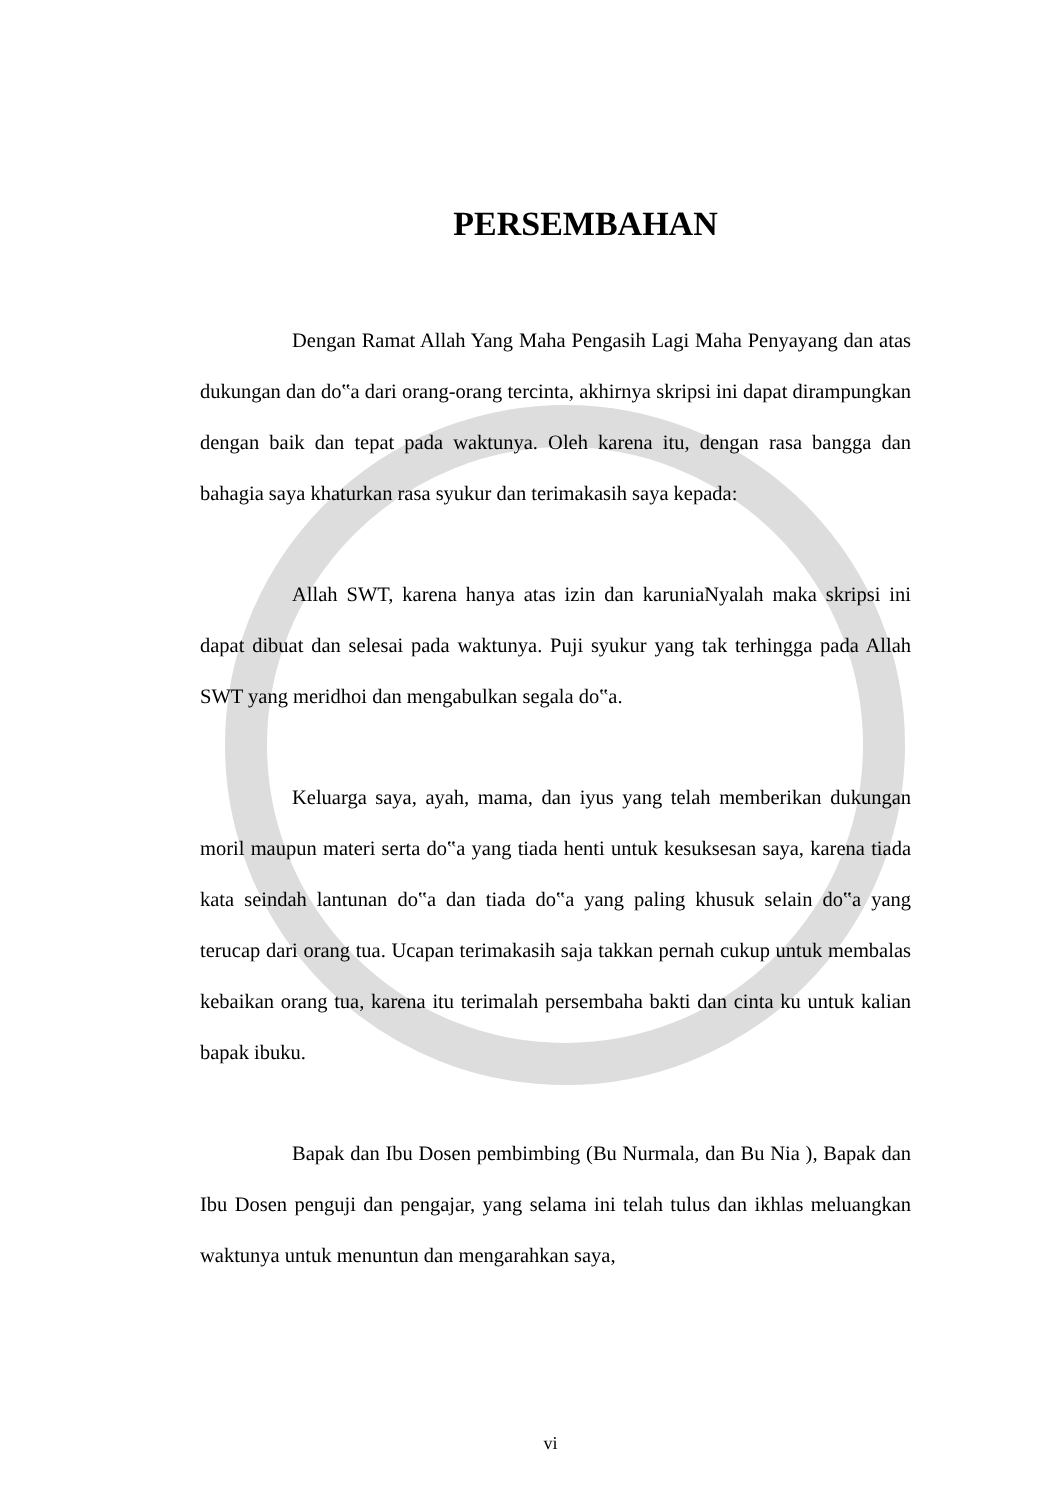PERSEMBAHAN
Dengan Ramat Allah Yang Maha Pengasih Lagi Maha Penyayang dan atas dukungan dan do‟a dari orang-orang tercinta, akhirnya skripsi ini dapat dirampungkan dengan baik dan tepat pada waktunya. Oleh karena itu, dengan rasa bangga dan bahagia saya khaturkan rasa syukur dan terimakasih saya kepada:
Allah SWT, karena hanya atas izin dan karuniaNyalah maka skripsi ini dapat dibuat dan selesai pada waktunya. Puji syukur yang tak terhingga pada Allah SWT yang meridhoi dan mengabulkan segala do‟a.
Keluarga saya, ayah, mama, dan iyus yang telah memberikan dukungan moril maupun materi serta do‟a yang tiada henti untuk kesuksesan saya, karena tiada kata seindah lantunan do‟a dan tiada do‟a yang paling khusuk selain do‟a yang terucap dari orang tua. Ucapan terimakasih saja takkan pernah cukup untuk membalas kebaikan orang tua, karena itu terimalah persembaha bakti dan cinta ku untuk kalian bapak ibuku.
Bapak dan Ibu Dosen pembimbing (Bu Nurmala, dan Bu Nia ), Bapak dan Ibu Dosen penguji dan pengajar, yang selama ini telah tulus dan ikhlas meluangkan waktunya untuk menuntun dan mengarahkan saya,
vi